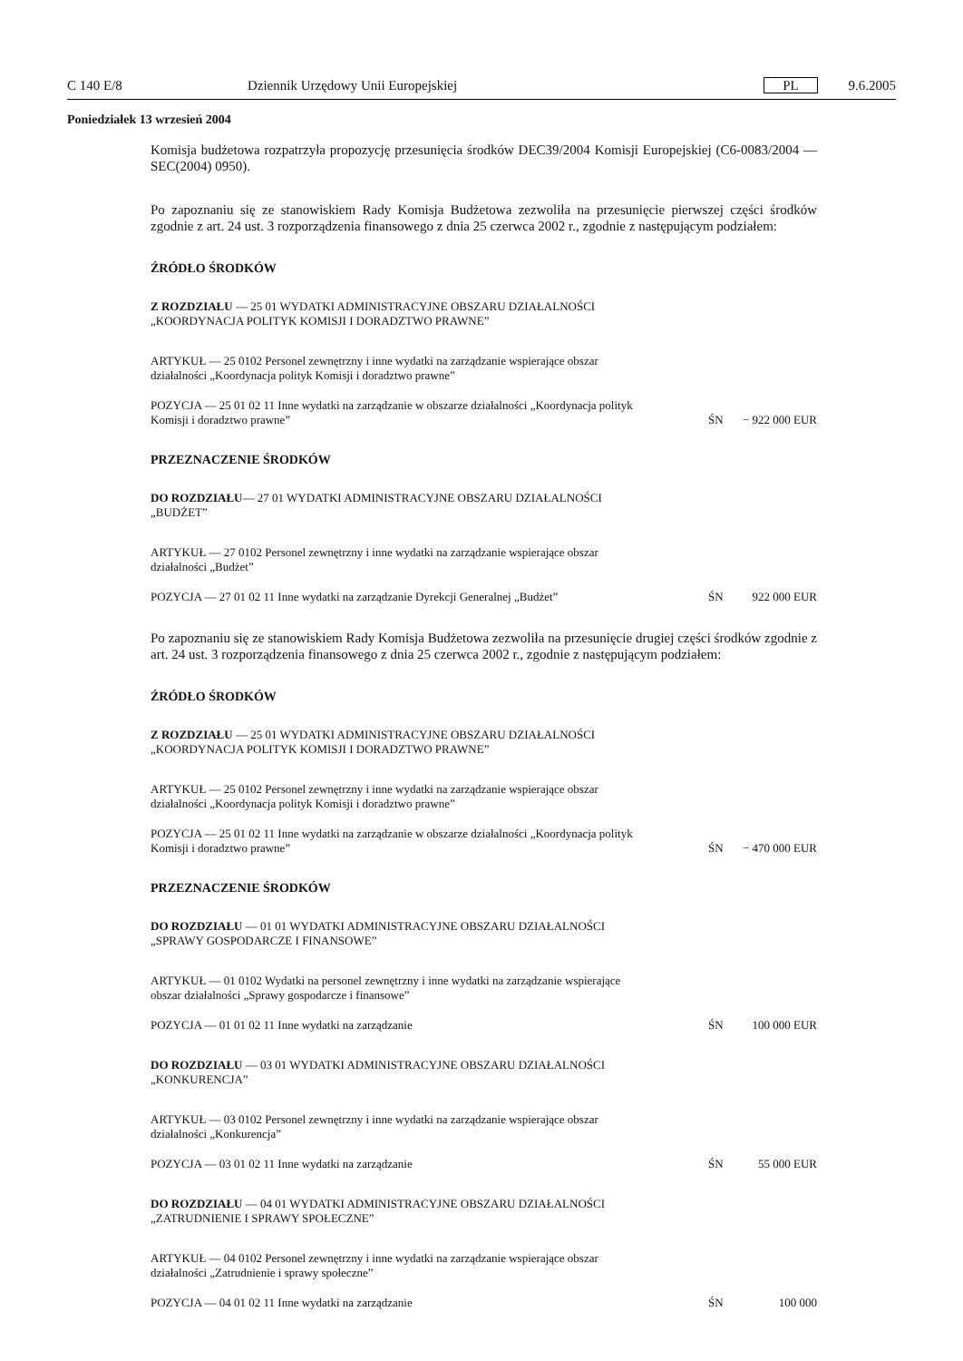C 140 E/8 Dziennik Urzędowy Unii Europejskiej PL 9.6.2005
Poniedziałek 13 wrzesień 2004
Komisja budżetowa rozpatrzyła propozycję przesunięcia środków DEC39/2004 Komisji Europejskiej (C6-0083/2004 — SEC(2004) 0950).
Po zapoznaniu się ze stanowiskiem Rady Komisja Budżetowa zezwoliła na przesunięcie pierwszej części środków zgodnie z art. 24 ust. 3 rozporządzenia finansowego z dnia 25 czerwca 2002 r., zgodnie z następującym podziałem:
ŹRÓDŁO ŚRODKÓW
Z ROZDZIAŁU — 25 01 WYDATKI ADMINISTRACYJNE OBSZARU DZIAŁALNOŚCI „KOORDYNACJA POLITYK KOMISJI I DORADZTWO PRAWNE”
ARTYKUŁ — 25 0102 Personel zewnętrzny i inne wydatki na zarządzanie wspierające obszar działalności „Koordynacja polityk Komisji i doradztwo prawne”
POZYCJA — 25 01 02 11 Inne wydatki na zarządzanie w obszarze działalności „Koordynacja polityk Komisji i doradztwo prawne”
ŚN − 922 000 EUR
PRZEZNACZENIE ŚRODKÓW
DO ROZDZIAŁU— 27 01 WYDATKI ADMINISTRACYJNE OBSZARU DZIAŁALNOŚCI „BUDŻET”
ARTYKUŁ — 27 0102 Personel zewnętrzny i inne wydatki na zarządzanie wspierające obszar działalności „Budżet”
POZYCJA — 27 01 02 11 Inne wydatki na zarządzanie Dyrekcji Generalnej „Budżet”
ŚN 922 000 EUR
Po zapoznaniu się ze stanowiskiem Rady Komisja Budżetowa zezwoliła na przesunięcie drugiej części środków zgodnie z art. 24 ust. 3 rozporządzenia finansowego z dnia 25 czerwca 2002 r., zgodnie z następującym podziałem:
ŹRÓDŁO ŚRODKÓW
Z ROZDZIAŁU — 25 01 WYDATKI ADMINISTRACYJNE OBSZARU DZIAŁALNOŚCI „KOORDYNACJA POLITYK KOMISJI I DORADZTWO PRAWNE”
ARTYKUŁ — 25 0102 Personel zewnętrzny i inne wydatki na zarządzanie wspierające obszar działalności „Koordynacja polityk Komisji i doradztwo prawne”
POZYCJA — 25 01 02 11 Inne wydatki na zarządzanie w obszarze działalności „Koordynacja polityk Komisji i doradztwo prawne”
ŚN − 470 000 EUR
PRZEZNACZENIE ŚRODKÓW
DO ROZDZIAŁU — 01 01 WYDATKI ADMINISTRACYJNE OBSZARU DZIAŁALNOŚCI „SPRAWY GOSPODARCZE I FINANSOWE”
ARTYKUŁ — 01 0102 Wydatki na personel zewnętrzny i inne wydatki na zarządzanie wspierające obszar działalności „Sprawy gospodarcze i finansowe”
POZYCJA — 01 01 02 11 Inne wydatki na zarządzanie
ŚN 100 000 EUR
DO ROZDZIAŁU — 03 01 WYDATKI ADMINISTRACYJNE OBSZARU DZIAŁALNOŚCI „KONKURENCJA”
ARTYKUŁ — 03 0102 Personel zewnętrzny i inne wydatki na zarządzanie wspierające obszar działalności „Konkurencja”
POZYCJA — 03 01 02 11 Inne wydatki na zarządzanie
ŚN 55 000 EUR
DO ROZDZIAŁU — 04 01 WYDATKI ADMINISTRACYJNE OBSZARU DZIAŁALNOŚCI „ZATRUDNIENIE I SPRAWY SPOŁECZNE”
ARTYKUŁ — 04 0102 Personel zewnętrzny i inne wydatki na zarządzanie wspierające obszar działalności „Zatrudnienie i sprawy społeczne”
POZYCJA — 04 01 02 11 Inne wydatki na zarządzanie
ŚN 100 000